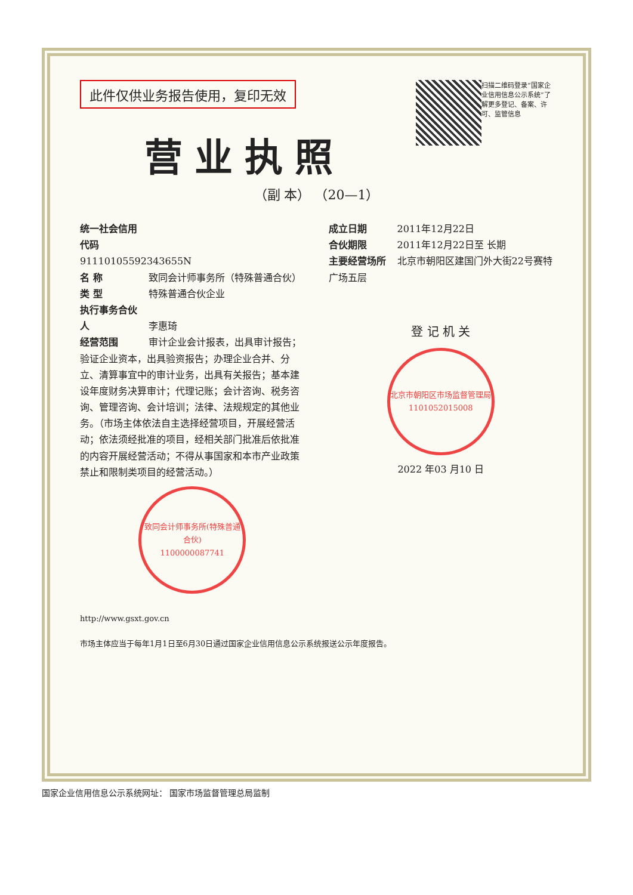此件仅供业务报告使用，复印无效
扫描二维码登录“国家企业信用信息公示系统”了解更多登记、备案、许可、监管信息
营业执照
（副 本） （20—1）
统一社会信用代码
91110105592343655N
名 称 致同会计师事务所（特殊普通合伙）
类 型 特殊普通合伙企业
执行事务合伙人 李惠琦
经营范围 审计企业会计报表，出具审计报告；验证企业资本，出具验资报告；办理企业合并、分立、清算事宜中的审计业务，出具有关报告；基本建设年度财务决算审计；代理记账；会计咨询、税务咨询、管理咨询、会计培训；法律、法规规定的其他业务。（市场主体依法自主选择经营项目，开展经营活动；依法须经批准的项目，经相关部门批准后依批准的内容开展经营活动；不得从事国家和本市产业政策禁止和限制类项目的经营活动。）
致同会计师事务所(特殊普通合伙)
1100000087741
成立日期 2011年12月22日
合伙期限 2011年12月22日至 长期
主要经营场所 北京市朝阳区建国门外大街22号赛特广场五层
登 记 机 关
北京市朝阳区市场监督管理局
1101052015008
2022 年03 月10 日
http://www.gsxt.gov.cn
市场主体应当于每年1月1日至6月30日通过国家企业信用信息公示系统报送公示年度报告。
国家企业信用信息公示系统网址： 国家市场监督管理总局监制